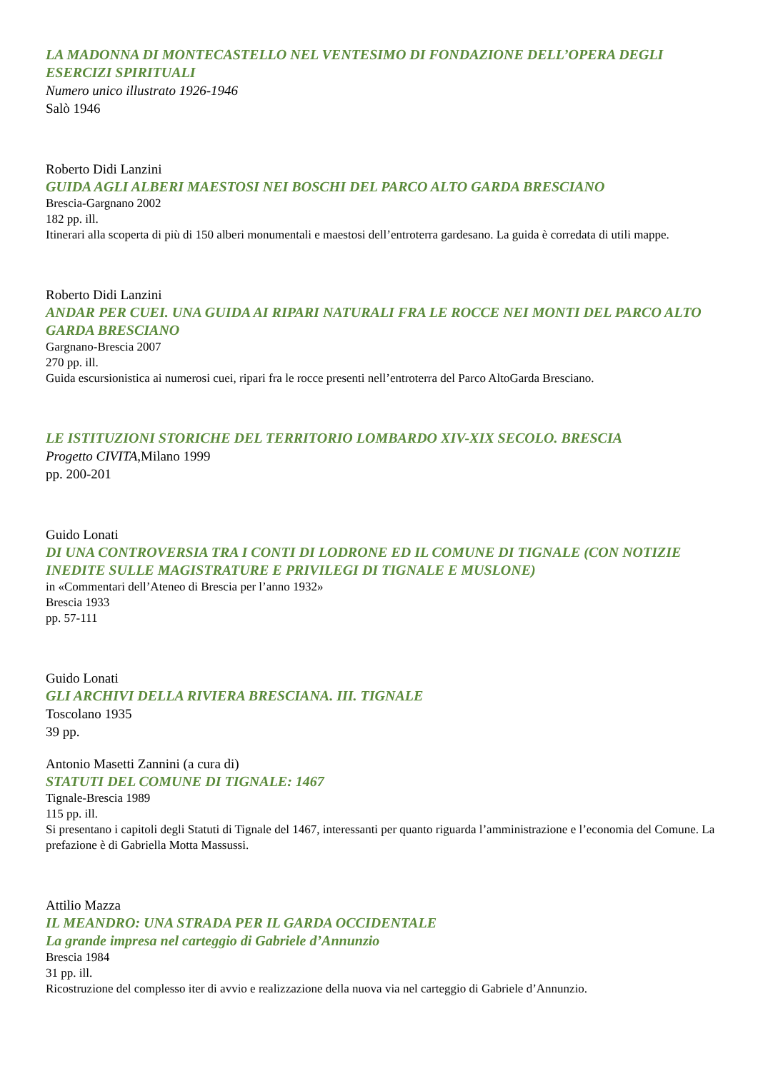LA MADONNA DI MONTECASTELLO NEL VENTESIMO DI FONDAZIONE DELL’OPERA DEGLI ESERCIZI SPIRITUALI
Numero unico illustrato 1926-1946
Salò 1946
Roberto Didi Lanzini
GUIDA AGLI ALBERI MAESTOSI NEI BOSCHI DEL PARCO ALTO GARDA BRESCIANO
Brescia-Gargnano 2002
182 pp. ill.
Itinerari alla scoperta di più di 150 alberi monumentali e maestosi dell’entroterra gardesano. La guida è corredata di utili mappe.
Roberto Didi Lanzini
ANDAR PER CUEI. UNA GUIDA AI RIPARI NATURALI FRA LE ROCCE NEI MONTI DEL PARCO ALTO GARDA BRESCIANO
Gargnano-Brescia 2007
270 pp. ill.
Guida escursionistica ai numerosi cuei, ripari fra le rocce presenti nell’entroterra del Parco AltoGarda Bresciano.
LE ISTITUZIONI STORICHE DEL TERRITORIO LOMBARDO XIV-XIX SECOLO. BRESCIA
Progetto CIVITA,Milano 1999
pp. 200-201
Guido Lonati
DI UNA CONTROVERSIA TRA I CONTI DI LODRONE ED IL COMUNE DI TIGNALE (CON NOTIZIE INEDITE SULLE MAGISTRATURE E PRIVILEGI DI TIGNALE E MUSLONE)
in «Commentari dell’Ateneo di Brescia per l’anno 1932»
Brescia 1933
pp. 57-111
Guido Lonati
GLI ARCHIVI DELLA RIVIERA BRESCIANA. III. TIGNALE
Toscolano 1935
39 pp.
Antonio Masetti Zannini (a cura di)
STATUTI DEL COMUNE DI TIGNALE: 1467
Tignale-Brescia 1989
115 pp. ill.
Si presentano i capitoli degli Statuti di Tignale del 1467, interessanti per quanto riguarda l’amministrazione e l’economia del Comune. La prefazione è di Gabriella Motta Massussi.
Attilio Mazza
IL MEANDRO: UNA STRADA PER IL GARDA OCCIDENTALE
La grande impresa nel carteggio di Gabriele d’Annunzio
Brescia 1984
31 pp. ill.
Ricostruzione del complesso iter di avvio e realizzazione della nuova via nel carteggio di Gabriele d’Annunzio.